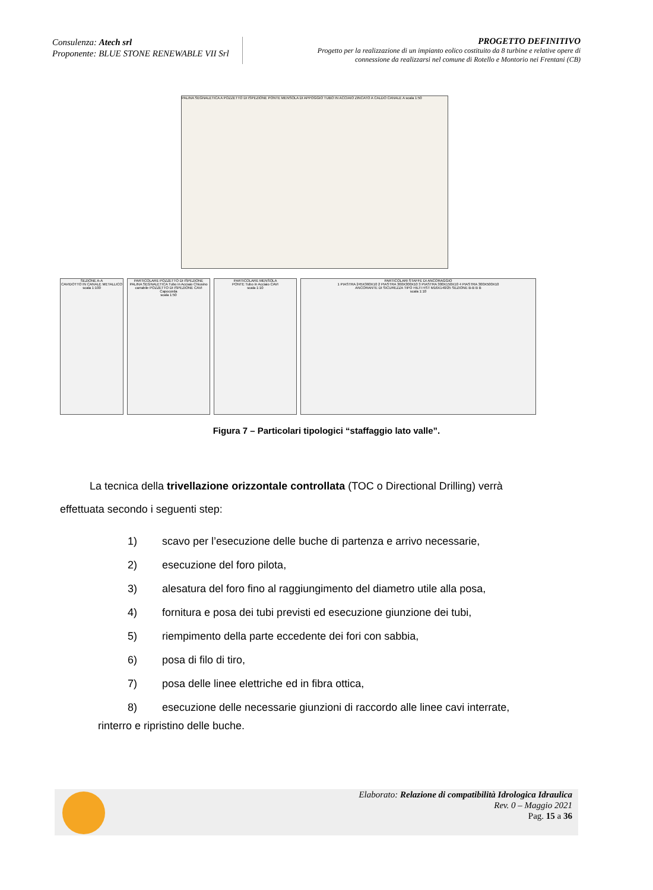Consulenza: Atech srl
Proponente: BLUE STONE RENEWABLE VII Srl
PROGETTO DEFINITIVO
Progetto per la realizzazione di un impianto eolico costituito da 8 turbine e relative opere di
connessione da realizzarsi nel comune di Rotello e Montorio nei Frentani (CB)
PALINA SEGNALETICA A POZZETTO DI ISPEZIONE PONTE MENSOLA DI APPOGGIO TUBO IN ACCIAIO ZINCATO A CALDO CANALE A scala 1:50
SEZIONE A-A
CAVIDOTTO IN CANALE METALLICO
scala 1:100
PARTICOLARE POZZETTO DI ISPEZIONE
PALINA SEGNALETICA Tubo in Acciaio Chiusino carrabile POZZETTO DI ISPEZIONE CAVI Capocorda
scala 1:50
PARTICOLARE MENSOLA
PONTE Tubo in Acciaio CAVI
scala 1:10
PARTICOLARI STAFFE DI ANCORAGGIO
1 PIASTRA 245X360X10 2 PIASTRA 360X300X10 3 PIASTRA 300X150X10 4 PIASTRA 300X500X10
ANCORANTE DI SICUREZZA TIPO HILTI HST M16X140/25 SEZIONE B-B B B
scala 1:10
Figura 7 – Particolari tipologici “staffaggio lato valle”.
La tecnica della trivellazione orizzontale controllata (TOC o Directional Drilling) verrà
effettuata secondo i seguenti step:
1) scavo per l’esecuzione delle buche di partenza e arrivo necessarie,
2) esecuzione del foro pilota,
3) alesatura del foro fino al raggiungimento del diametro utile alla posa,
4) fornitura e posa dei tubi previsti ed esecuzione giunzione dei tubi,
5) riempimento della parte eccedente dei fori con sabbia,
6) posa di filo di tiro,
7) posa delle linee elettriche ed in fibra ottica,
8) esecuzione delle necessarie giunzioni di raccordo alle linee cavi interrate,
rinterro e ripristino delle buche.
Elaborato: Relazione di compatibilità Idrologica Idraulica
Rev. 0 – Maggio 2021
Pag. 15 a 36